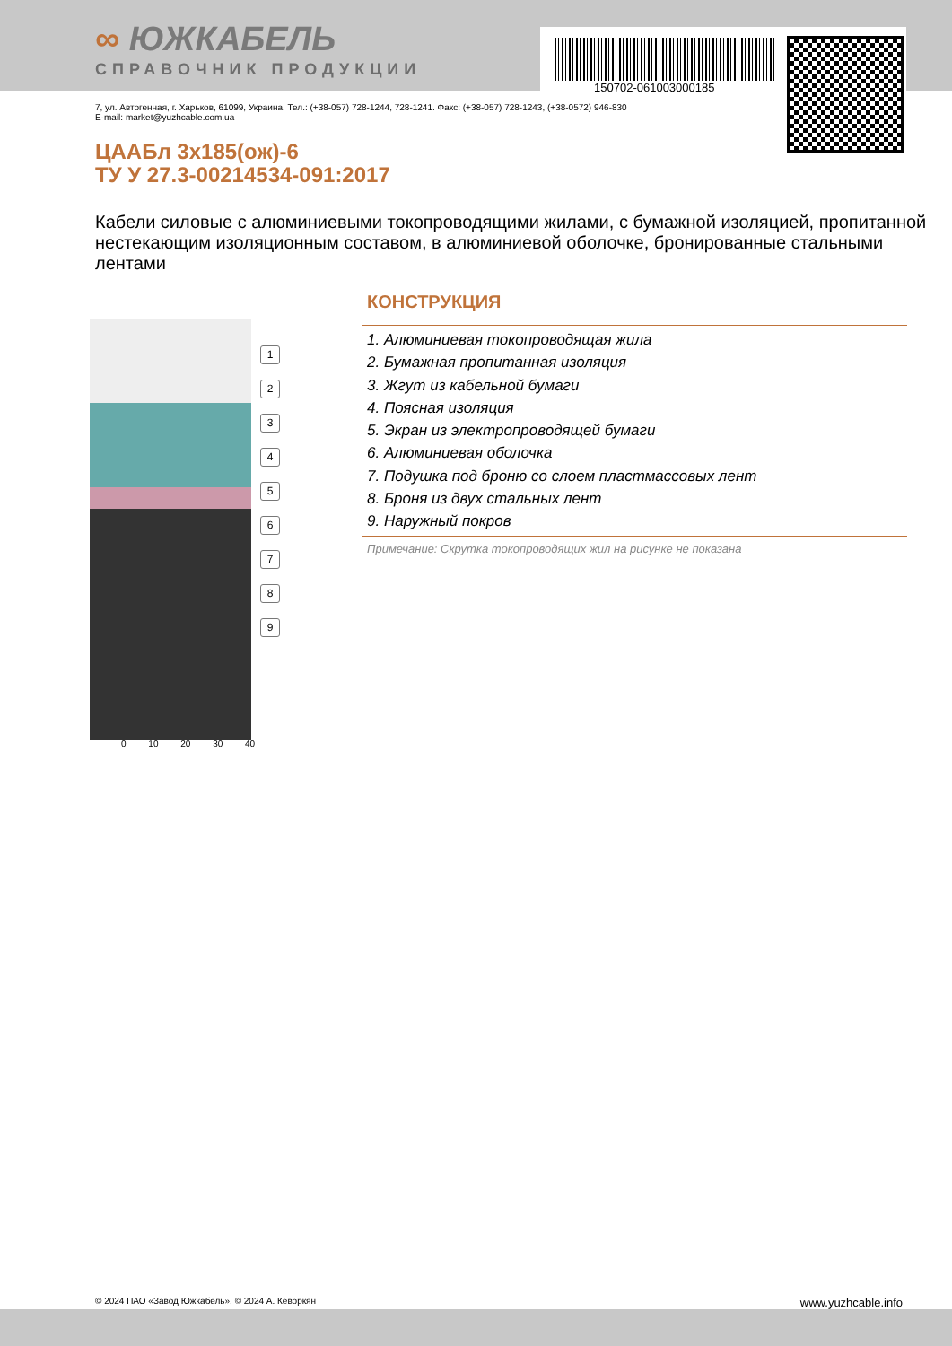∞ ЮЖКАБЕЛЬ
СПРАВОЧНИК ПРОДУКЦИИ
150702-061003000185
7, ул. Автогенная, г. Харьков, 61099, Украина. Тел.: (+38-057) 728-1244, 728-1241. Факс: (+38-057) 728-1243, (+38-0572) 946-830
E-mail: market@yuzhcable.com.ua
ЦААБл 3х185(ож)-6
ТУ У 27.3-00214534-091:2017
Кабели силовые с алюминиевыми токопроводящими жилами, с бумажной изоляцией, пропитанной нестекающим изоляционным составом, в алюминиевой оболочке, бронированные стальными лентами
1
2
3
4
5
6
7
8
9
0 10 20 30 40
КОНСТРУКЦИЯ
1. Алюминиевая токопроводящая жила
2. Бумажная пропитанная изоляция
3. Жгут из кабельной бумаги
4. Поясная изоляция
5. Экран из электропроводящей бумаги
6. Алюминиевая оболочка
7. Подушка под броню со слоем пластмассовых лент
8. Броня из двух стальных лент
9. Наружный покров
Примечание: Скрутка токопроводящих жил на рисунке не показана
© 2024 ПАО «Завод Южкабель». © 2024 А. Кеворкян www.yuzhcable.info